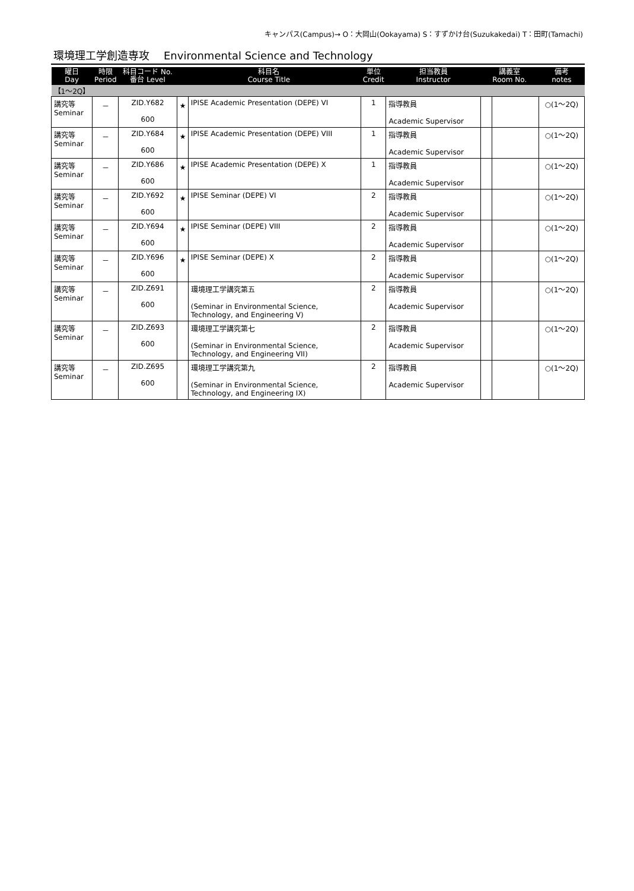キャンパス(Campus)→ O：大岡山(Ookayama) S：すずかけ台(Suzukakedai) T：田町(Tamachi)
環境理工学創造専攻 Environmental Science and Technology
| 曜日 Day | 時限 Period | 科目コード No. 番台 Level | 科目名 Course Title | | 単位 Credit | 担当教員 Instructor | 講義室 Room No. | | 備考 notes |
| --- | --- | --- | --- | --- | --- | --- | --- | --- | --- |
| 【1～2Q】 | | | | | | | | | |
| 講究等 Seminar | － | ZID.Y682 600 | ★ | IPISE Academic Presentation (DEPE) VI | 1 | 指導教員 Academic Supervisor | | | ○(1～2Q) |
| 講究等 Seminar | － | ZID.Y684 600 | ★ | IPISE Academic Presentation (DEPE) VIII | 1 | 指導教員 Academic Supervisor | | | ○(1～2Q) |
| 講究等 Seminar | － | ZID.Y686 600 | ★ | IPISE Academic Presentation (DEPE) X | 1 | 指導教員 Academic Supervisor | | | ○(1～2Q) |
| 講究等 Seminar | － | ZID.Y692 600 | ★ | IPISE Seminar (DEPE) VI | 2 | 指導教員 Academic Supervisor | | | ○(1～2Q) |
| 講究等 Seminar | － | ZID.Y694 600 | ★ | IPISE Seminar (DEPE) VIII | 2 | 指導教員 Academic Supervisor | | | ○(1～2Q) |
| 講究等 Seminar | － | ZID.Y696 600 | ★ | IPISE Seminar (DEPE) X | 2 | 指導教員 Academic Supervisor | | | ○(1～2Q) |
| 講究等 Seminar | － | ZID.Z691 600 | | 環境理工学講究第五 (Seminar in Environmental Science, Technology, and Engineering V) | 2 | 指導教員 Academic Supervisor | | | ○(1～2Q) |
| 講究等 Seminar | － | ZID.Z693 600 | | 環境理工学講究第七 (Seminar in Environmental Science, Technology, and Engineering VII) | 2 | 指導教員 Academic Supervisor | | | ○(1～2Q) |
| 講究等 Seminar | － | ZID.Z695 600 | | 環境理工学講究第九 (Seminar in Environmental Science, Technology, and Engineering IX) | 2 | 指導教員 Academic Supervisor | | | ○(1～2Q) |